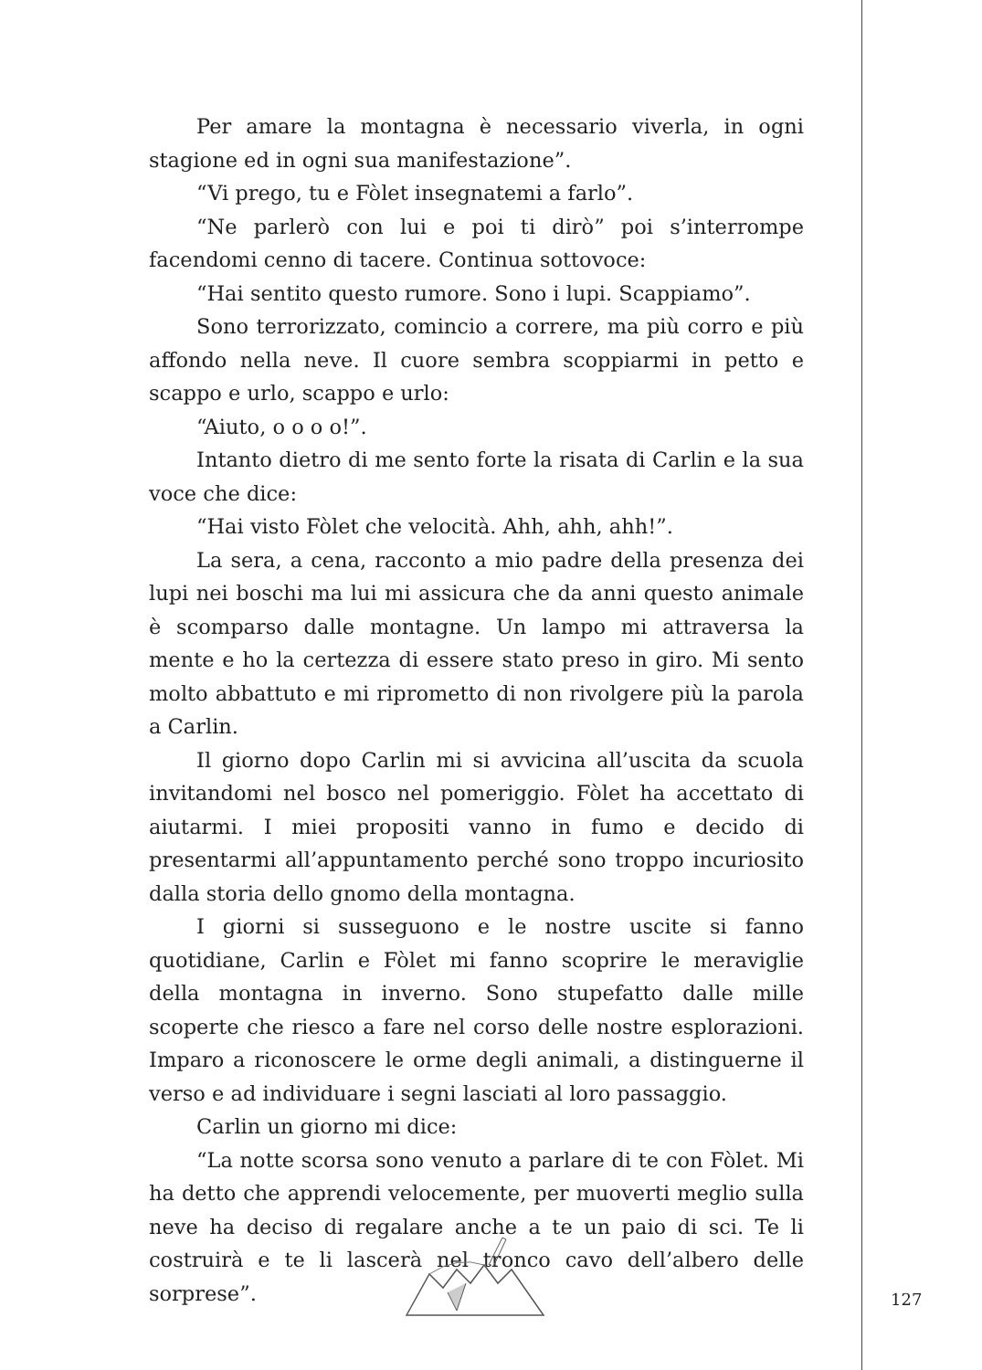Per amare la montagna è necessario viverla, in ogni stagione ed in ogni sua manifestazione”.
“Vi prego, tu e Fòlet insegnatemi a farlo”.
“Ne parlerò con lui e poi ti dirò” poi s’interrompe facendomi cenno di tacere. Continua sottovoce:
“Hai sentito questo rumore. Sono i lupi. Scappiamo”.
Sono terrorizzato, comincio a correre, ma più corro e più affondo nella neve. Il cuore sembra scoppiarmi in petto e scappo e urlo, scappo e urlo:
“Aiuto, o o o o!”.
Intanto dietro di me sento forte la risata di Carlin e la sua voce che dice:
“Hai visto Fòlet che velocità. Ahh, ahh, ahh!”.
La sera, a cena, racconto a mio padre della presenza dei lupi nei boschi ma lui mi assicura che da anni questo animale è scomparso dalle montagne. Un lampo mi attraversa la mente e ho la certezza di essere stato preso in giro. Mi sento molto abbattuto e mi riprometto di non rivolgere più la parola a Carlin.
Il giorno dopo Carlin mi si avvicina all’uscita da scuola invitandomi nel bosco nel pomeriggio. Fòlet ha accettato di aiutarmi. I miei propositi vanno in fumo e decido di presentarmi all’appuntamento perché sono troppo incuriosito dalla storia dello gnomo della montagna.
I giorni si susseguono e le nostre uscite si fanno quotidiane, Carlin e Fòlet mi fanno scoprire le meraviglie della montagna in inverno. Sono stupefatto dalle mille scoperte che riesco a fare nel corso delle nostre esplorazioni. Imparo a riconoscere le orme degli animali, a distinguerne il verso e ad individuare i segni lasciati al loro passaggio.
Carlin un giorno mi dice:
“La notte scorsa sono venuto a parlare di te con Fòlet. Mi ha detto che apprendi velocemente, per muoverti meglio sulla neve ha deciso di regalare anche a te un paio di sci. Te li costruirà e te li lascerà nel tronco cavo dell’albero delle sorprese”.
127